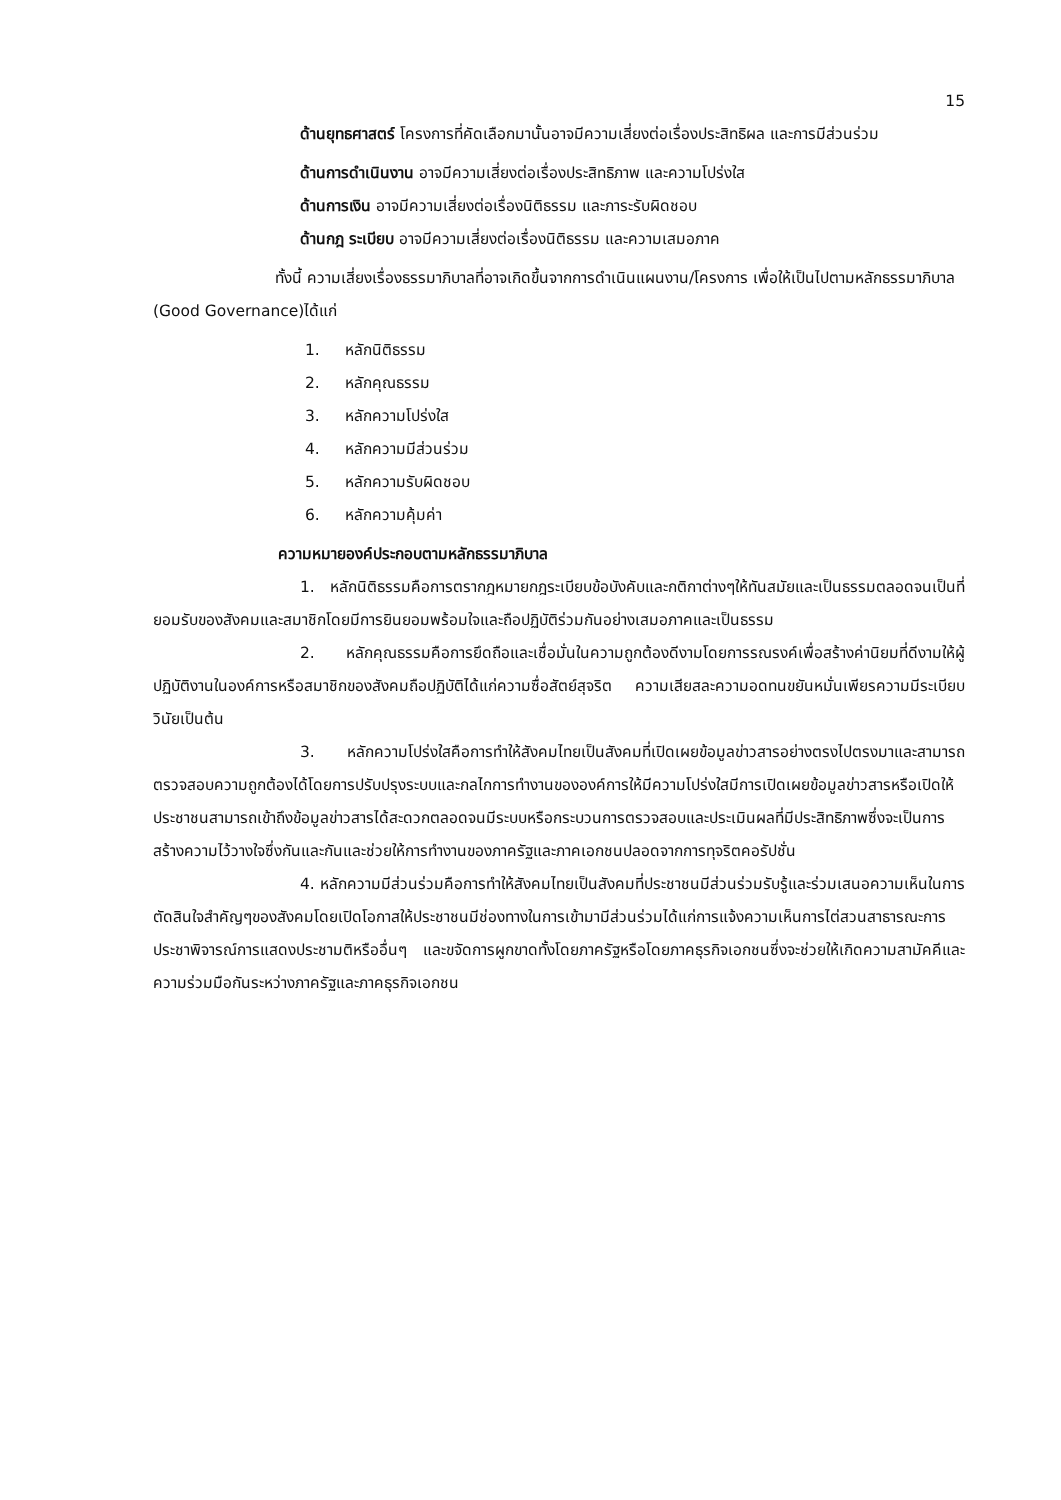15
ด้านยุทธศาสตร์ โครงการที่คัดเลือกมานั้นอาจมีความเสี่ยงต่อเรื่องประสิทธิผล และการมีส่วนร่วม
ด้านการดำเนินงาน อาจมีความเสี่ยงต่อเรื่องประสิทธิภาพ และความโปร่งใส
ด้านการเงิน อาจมีความเสี่ยงต่อเรื่องนิติธรรม และภาระรับผิดชอบ
ด้านกฎ ระเบียบ อาจมีความเสี่ยงต่อเรื่องนิติธรรม และความเสมอภาค
ทั้งนี้ ความเสี่ยงเรื่องธรรมาภิบาลที่อาจเกิดขึ้นจากการดำเนินแผนงาน/โครงการ เพื่อให้เป็นไปตามหลักธรรมาภิบาล (Good Governance)ได้แก่
1. หลักนิติธรรม
2. หลักคุณธรรม
3. หลักความโปร่งใส
4. หลักความมีส่วนร่วม
5. หลักความรับผิดชอบ
6. หลักความคุ้มค่า
ความหมายองค์ประกอบตามหลักธรรมาภิบาล
1. หลักนิติธรรมคือการตรากฎหมายกฎระเบียบข้อบังคับและกติกาต่างๆให้ทันสมัยและเป็นธรรมตลอดจนเป็นที่ยอมรับของสังคมและสมาชิกโดยมีการยินยอมพร้อมใจและถือปฏิบัติร่วมกันอย่างเสมอภาคและเป็นธรรม
2. หลักคุณธรรมคือการยึดถือและเชื่อมั่นในความถูกต้องดีงามโดยการรณรงค์เพื่อสร้างค่านิยมที่ดีงามให้ผู้ปฏิบัติงานในองค์การหรือสมาชิกของสังคมถือปฏิบัติได้แก่ความซื่อสัตย์สุจริต ความเสียสละความอดทนขยันหมั่นเพียรความมีระเบียบวินัยเป็นต้น
3. หลักความโปร่งใสคือการทำให้สังคมไทยเป็นสังคมที่เปิดเผยข้อมูลข่าวสารอย่างตรงไปตรงมาและสามารถตรวจสอบความถูกต้องได้โดยการปรับปรุงระบบและกลไกการทำงานขององค์การให้มีความโปร่งใสมีการเปิดเผยข้อมูลข่าวสารหรือเปิดให้ประชาชนสามารถเข้าถึงข้อมูลข่าวสารได้สะดวกตลอดจนมีระบบหรือกระบวนการตรวจสอบและประเมินผลที่มีประสิทธิภาพซึ่งจะเป็นการสร้างความไว้วางใจซึ่งกันและกันและช่วยให้การทำงานของภาครัฐและภาคเอกชนปลอดจากการทุจริตคอรัปชั่น
4. หลักความมีส่วนร่วมคือการทำให้สังคมไทยเป็นสังคมที่ประชาชนมีส่วนร่วมรับรู้และร่วมเสนอความเห็นในการตัดสินใจสำคัญๆของสังคมโดยเปิดโอกาสให้ประชาชนมีช่องทางในการเข้ามามีส่วนร่วมได้แก่การแจ้งความเห็นการไต่สวนสาธารณะการประชาพิจารณ์การแสดงประชามติหรืออื่นๆ และขจัดการผูกขาดทั้งโดยภาครัฐหรือโดยภาคธุรกิจเอกชนซึ่งจะช่วยให้เกิดความสามัคคีและความร่วมมือกันระหว่างภาครัฐและภาคธุรกิจเอกชน